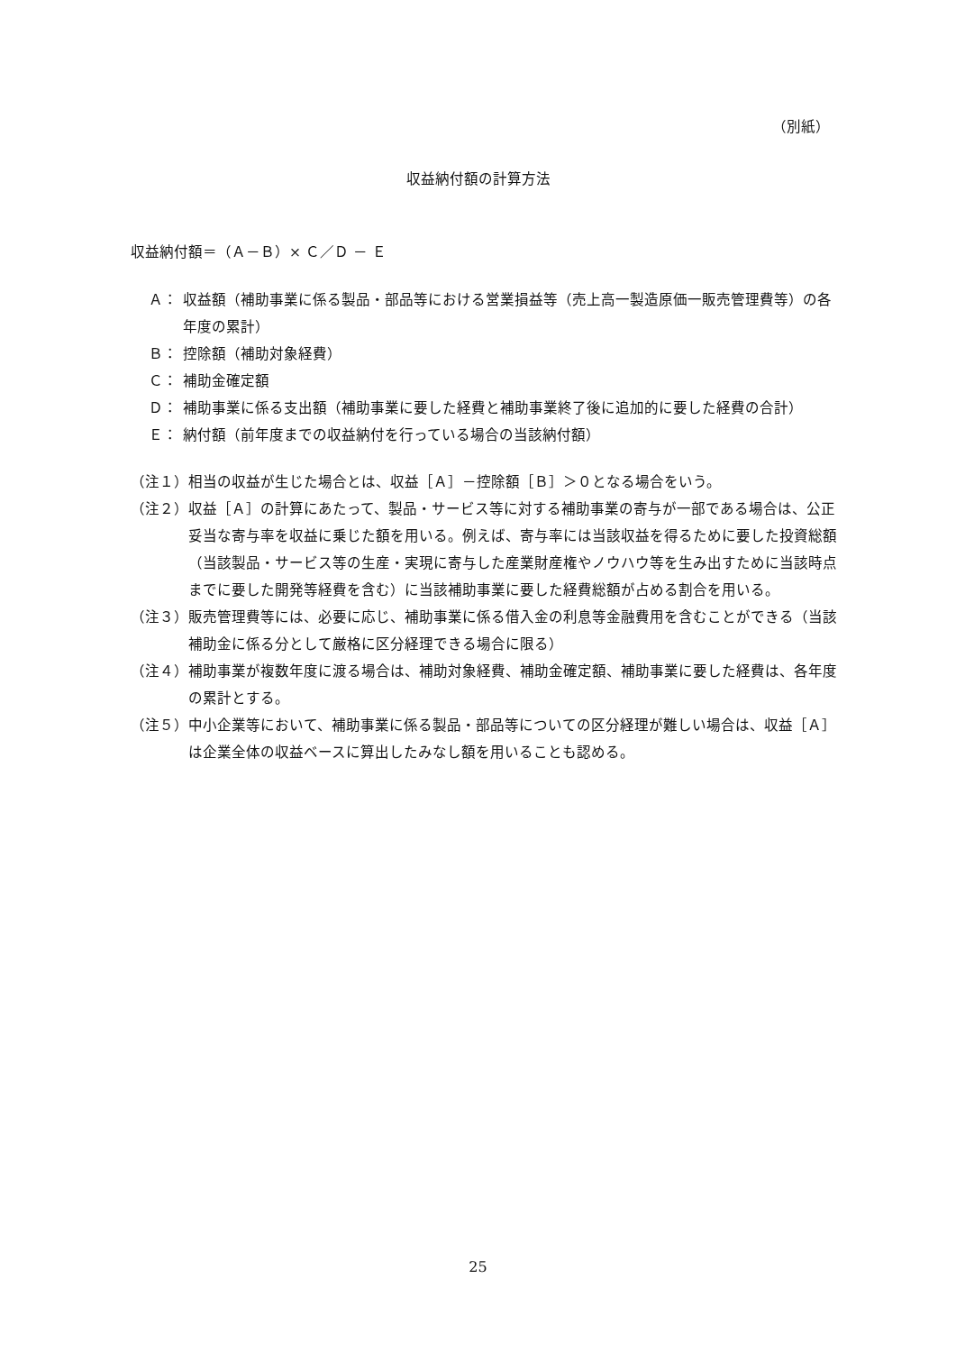（別紙）
収益納付額の計算方法
収益納付額＝（Ａ－Ｂ）× Ｃ／Ｄ － Ｅ
Ａ： 収益額（補助事業に係る製品・部品等における営業損益等（売上高一製造原価一販売管理費等）の各年度の累計）
Ｂ： 控除額（補助対象経費）
Ｃ： 補助金確定額
Ｄ： 補助事業に係る支出額（補助事業に要した経費と補助事業終了後に追加的に要した経費の合計）
Ｅ： 納付額（前年度までの収益納付を行っている場合の当該納付額）
（注１） 相当の収益が生じた場合とは、収益［Ａ］－控除額［Ｂ］＞０となる場合をいう。
（注２） 収益［Ａ］の計算にあたって、製品・サービス等に対する補助事業の寄与が一部である場合は、公正妥当な寄与率を収益に乗じた額を用いる。例えば、寄与率には当該収益を得るために要した投資総額（当該製品・サービス等の生産・実現に寄与した産業財産権やノウハウ等を生み出すために当該時点までに要した開発等経費を含む）に当該補助事業に要した経費総額が占める割合を用いる。
（注３） 販売管理費等には、必要に応じ、補助事業に係る借入金の利息等金融費用を含むことができる（当該補助金に係る分として厳格に区分経理できる場合に限る）
（注４） 補助事業が複数年度に渡る場合は、補助対象経費、補助金確定額、補助事業に要した経費は、各年度の累計とする。
（注５） 中小企業等において、補助事業に係る製品・部品等についての区分経理が難しい場合は、収益［Ａ］は企業全体の収益ベースに算出したみなし額を用いることも認める。
25